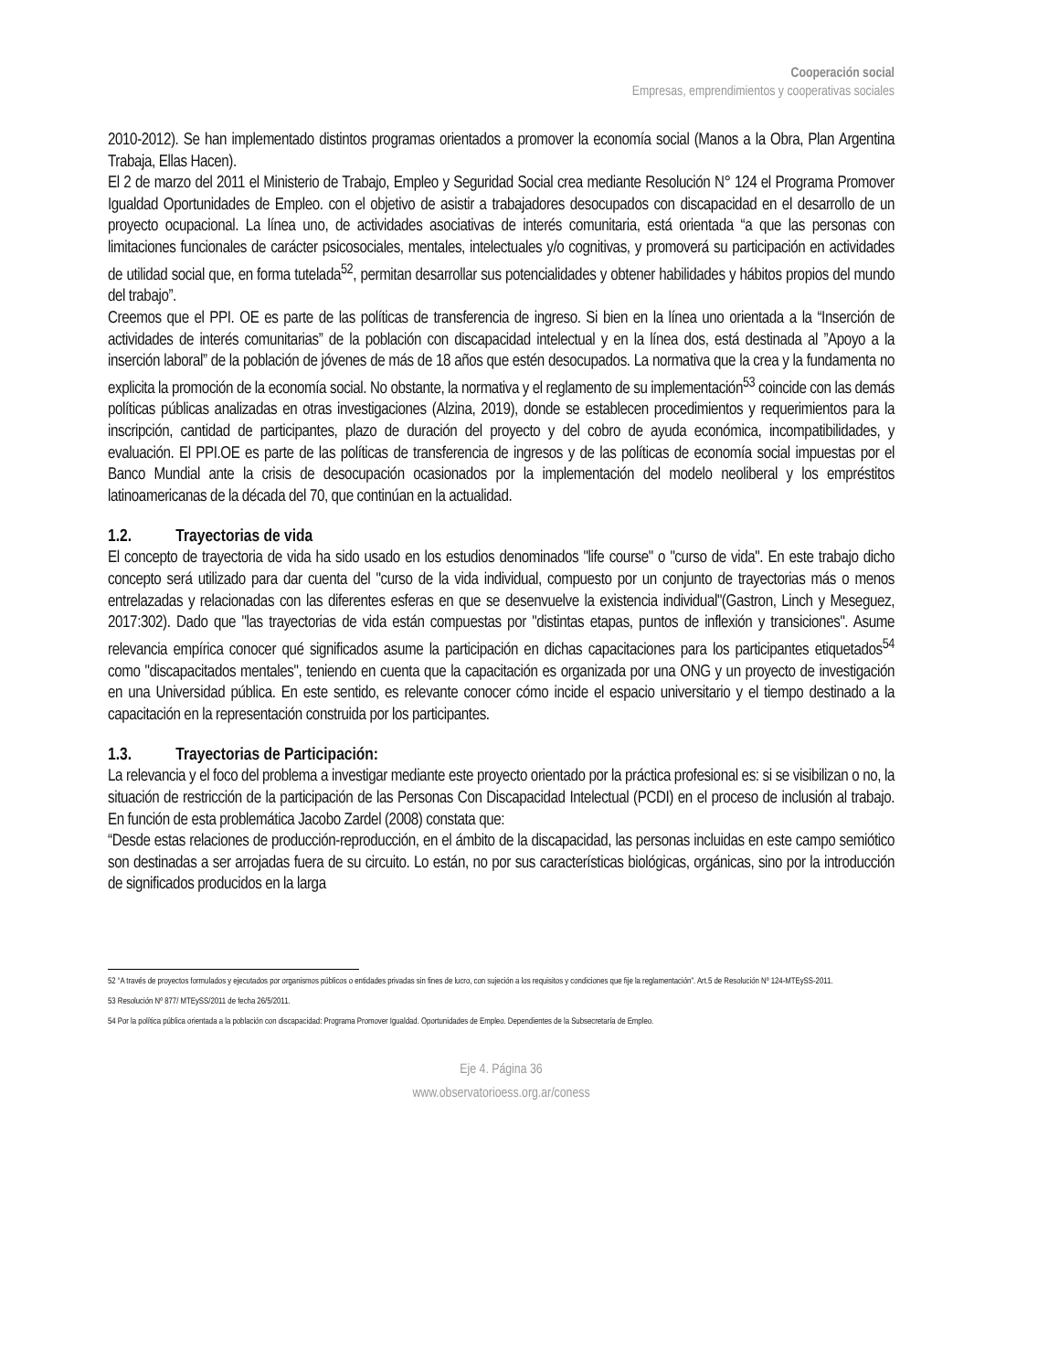Cooperación social
Empresas, emprendimientos y cooperativas sociales
2010-2012). Se han implementado distintos programas orientados a promover la economía social (Manos a la Obra, Plan Argentina Trabaja, Ellas Hacen).
El 2 de marzo del 2011 el Ministerio de Trabajo, Empleo y Seguridad Social crea mediante Resolución N° 124 el Programa Promover Igualdad Oportunidades de Empleo. con el objetivo de asistir a trabajadores desocupados con discapacidad en el desarrollo de un proyecto ocupacional. La línea uno, de actividades asociativas de interés comunitaria, está orientada “a que las personas con limitaciones funcionales de carácter psicosociales, mentales, intelectuales y/o cognitivas, y promoverá su participación en actividades de utilidad social que, en forma tutelada<sup>52</sup>, permitan desarrollar sus potencialidades y obtener habilidades y hábitos propios del mundo del trabajo”.
Creemos que el PPI. OE es parte de las políticas de transferencia de ingreso. Si bien en la línea uno orientada a la “Inserción de actividades de interés comunitarias” de la población con discapacidad intelectual y en la línea dos, está destinada al ”Apoyo a la inserción laboral” de la población de jóvenes de más de 18 años que estén desocupados. La normativa que la crea y la fundamenta no explicita la promoción de la economía social. No obstante, la normativa y el reglamento de su implementación<sup>53</sup> coincide con las demás políticas públicas analizadas en otras investigaciones (Alzina, 2019), donde se establecen procedimientos y requerimientos para la inscripción, cantidad de participantes, plazo de duración del proyecto y del cobro de ayuda económica, incompatibilidades, y evaluación. El PPI.OE es parte de las políticas de transferencia de ingresos y de las políticas de economía social impuestas por el Banco Mundial ante la crisis de desocupación ocasionados por la implementación del modelo neoliberal y los empréstitos latinoamericanas de la década del 70, que continúan en la actualidad.
1.2. Trayectorias de vida
El concepto de trayectoria de vida ha sido usado en los estudios denominados "life course" o "curso de vida". En este trabajo dicho concepto será utilizado para dar cuenta del "curso de la vida individual, compuesto por un conjunto de trayectorias más o menos entrelazadas y relacionadas con las diferentes esferas en que se desenvuelve la existencia individual"(Gastron, Linch y Meseguez, 2017:302). Dado que "las trayectorias de vida están compuestas por "distintas etapas, puntos de inflexión y transiciones". Asume relevancia empírica conocer qué significados asume la participación en dichas capacitaciones para los participantes etiquetados<sup>54</sup> como "discapacitados mentales", teniendo en cuenta que la capacitación es organizada por una ONG y un proyecto de investigación en una Universidad pública. En este sentido, es relevante conocer cómo incide el espacio universitario y el tiempo destinado a la capacitación en la representación construida por los participantes.
1.3. Trayectorias de Participación:
La relevancia y el foco del problema a investigar mediante este proyecto orientado por la práctica profesional es: si se visibilizan o no, la situación de restricción de la participación de las Personas Con Discapacidad Intelectual (PCDI) en el proceso de inclusión al trabajo. En función de esta problemática Jacobo Zardel (2008) constata que:
“Desde estas relaciones de producción-reproducción, en el ámbito de la discapacidad, las personas incluidas en este campo semiótico son destinadas a ser arrojadas fuera de su circuito. Lo están, no por sus características biológicas, orgánicas, sino por la introducción de significados producidos en la larga
52 “A través de proyectos formulados y ejecutados por organismos públicos o entidades privadas sin fines de lucro, con sujeción a los requisitos y condiciones que fije la reglamentación”. Art.5 de Resolución Nº 124-MTEySS-2011.
53 Resolución Nº 877/ MTEySS/2011 de fecha 26/5/2011.
54 Por la política pública orientada a la población con discapacidad: Programa Promover Igualdad. Oportunidades de Empleo. Dependientes de la Subsecretaría de Empleo.
Eje 4. Página 36
www.observatorioess.org.ar/coness